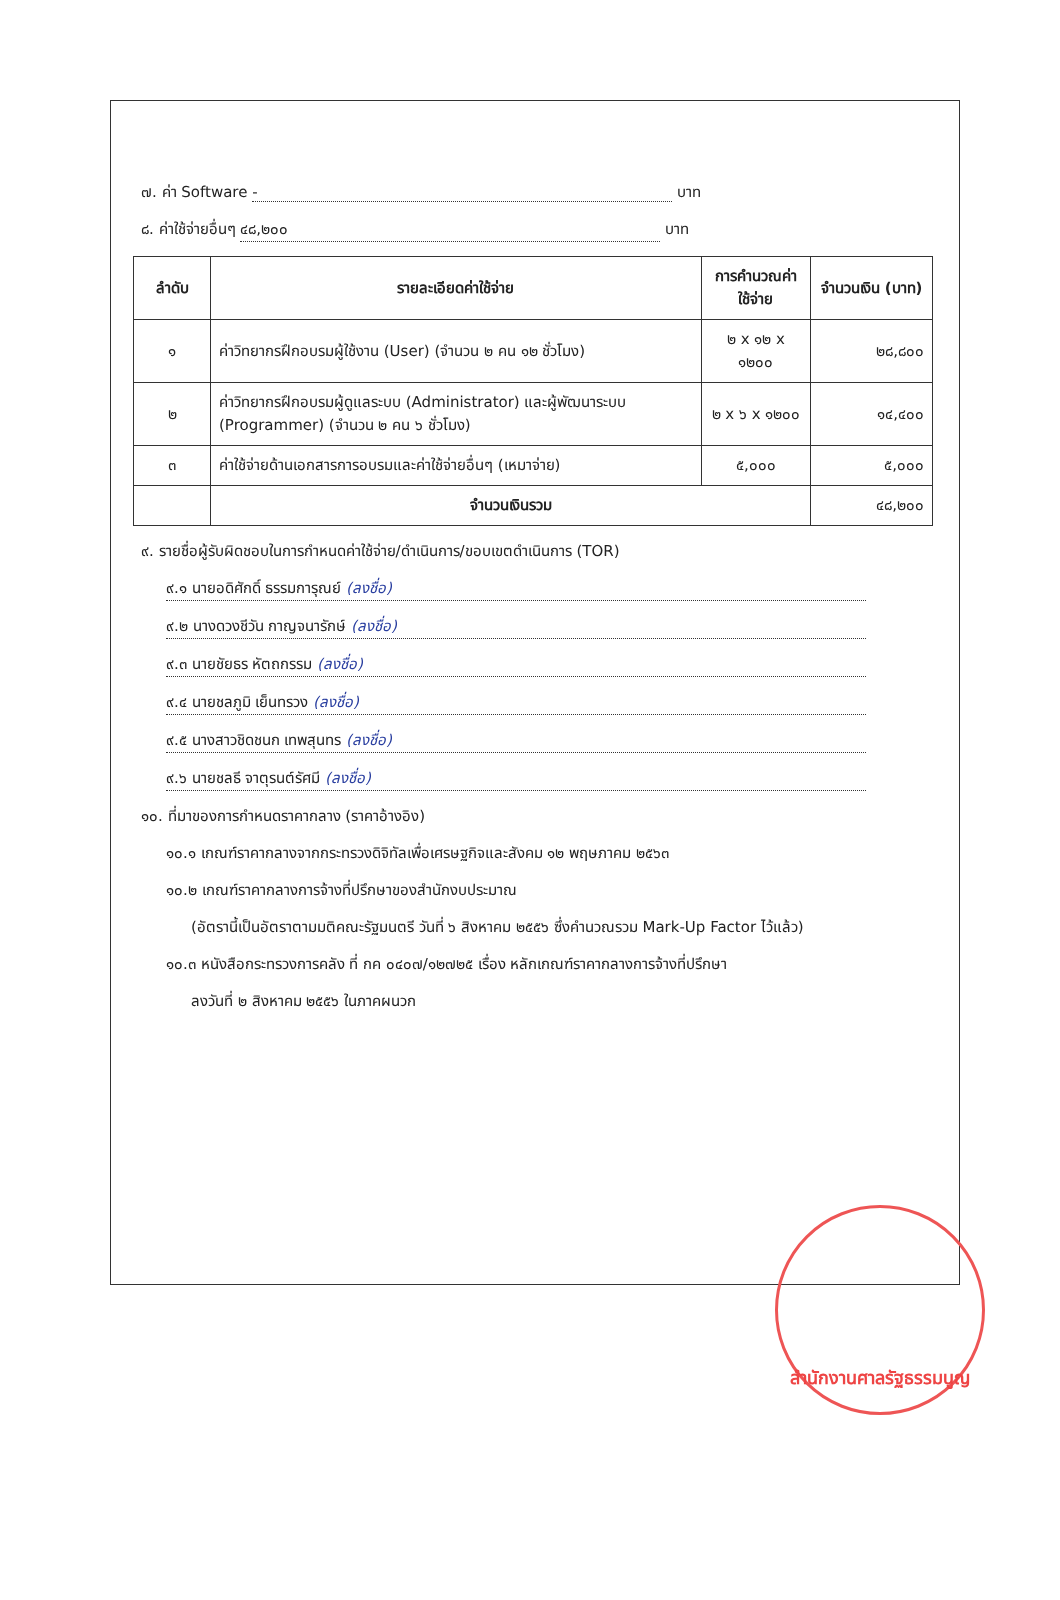๗. ค่า Software - บาท
๘. ค่าใช้จ่ายอื่นๆ ๔๘,๒๐๐ บาท
| ลำดับ | รายละเอียดค่าใช้จ่าย | การคำนวณค่าใช้จ่าย | จำนวนเงิน (บาท) |
| --- | --- | --- | --- |
| ๑ | ค่าวิทยากรฝึกอบรมผู้ใช้งาน (User) (จำนวน ๒ คน ๑๒ ชั่วโมง) | ๒ x ๑๒ x ๑๒๐๐ | ๒๘,๘๐๐ |
| ๒ | ค่าวิทยากรฝึกอบรมผู้ดูแลระบบ (Administrator) และผู้พัฒนาระบบ (Programmer) (จำนวน ๒ คน ๖ ชั่วโมง) | ๒ x ๖ x ๑๒๐๐ | ๑๔,๔๐๐ |
| ๓ | ค่าใช้จ่ายด้านเอกสารการอบรมและค่าใช้จ่ายอื่นๆ (เหมาจ่าย) | ๕,๐๐๐ | ๕,๐๐๐ |
| | จำนวนเงินรวม | | ๔๘,๒๐๐ |
๙. รายชื่อผู้รับผิดชอบในการกำหนดค่าใช้จ่าย/ดำเนินการ/ขอบเขตดำเนินการ (TOR)
๙.๑ นายอดิศักดิ์ ธรรมการุณย์ (ลงชื่อ)
๙.๒ นางดวงชีวัน กาญจนารักษ์ (ลงชื่อ)
๙.๓ นายชัยธร หัตถกรรม (ลงชื่อ)
๙.๔ นายชลภูมิ เย็นทรวง (ลงชื่อ)
๙.๕ นางสาวชิดชนก เทพสุนทร (ลงชื่อ)
๙.๖ นายชลธี จาตุรนต์รัศมี (ลงชื่อ)
๑๐. ที่มาของการกำหนดราคากลาง (ราคาอ้างอิง)
๑๐.๑ เกณฑ์ราคากลางจากกระทรวงดิจิทัลเพื่อเศรษฐกิจและสังคม ๑๒ พฤษภาคม ๒๕๖๓
๑๐.๒ เกณฑ์ราคากลางการจ้างที่ปรึกษาของสำนักงบประมาณ
(อัตรานี้เป็นอัตราตามมติคณะรัฐมนตรี วันที่ ๖ สิงหาคม ๒๕๕๖ ซึ่งคำนวณรวม Mark-Up Factor ไว้แล้ว)
๑๐.๓ หนังสือกระทรวงการคลัง ที่ กค ๐๔๐๗/๑๒๗๒๕ เรื่อง หลักเกณฑ์ราคากลางการจ้างที่ปรึกษา
ลงวันที่ ๒ สิงหาคม ๒๕๕๖ ในภาคผนวก
สำนักงานศาลรัฐธรรมนูญ